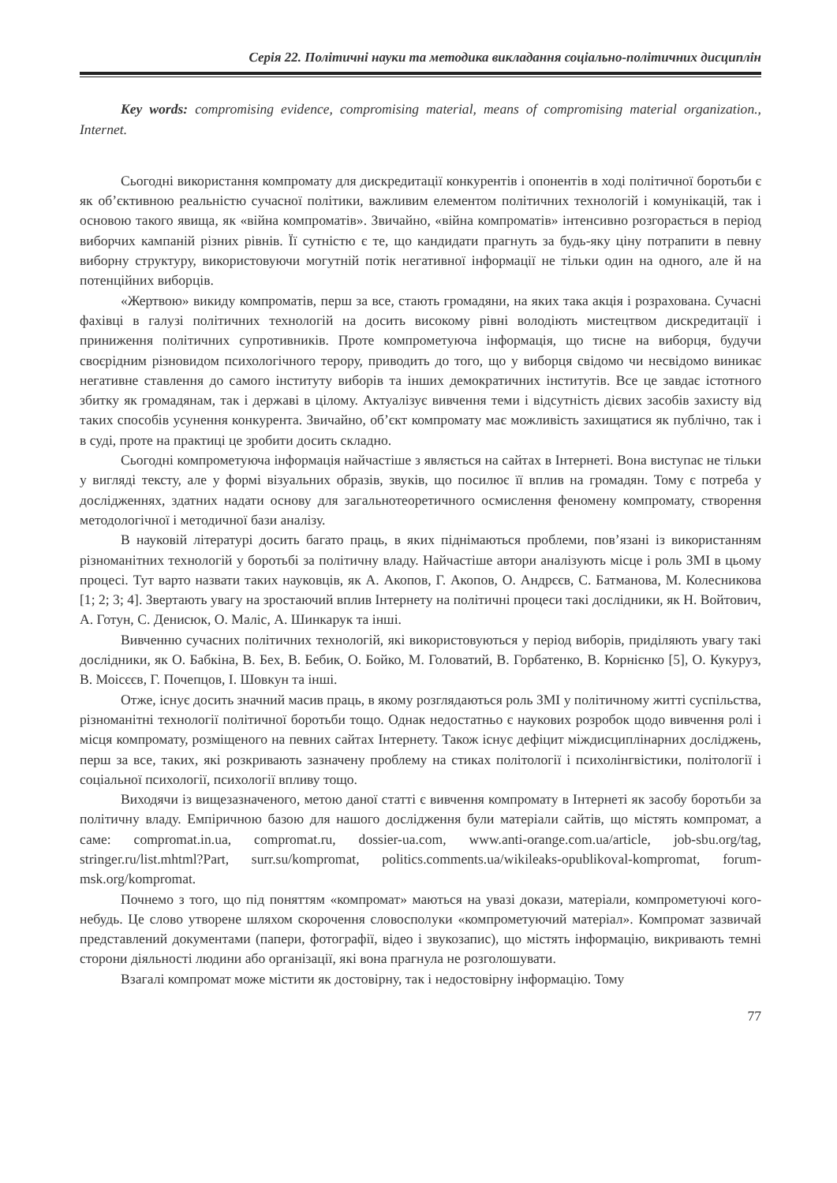Серія 22. Політичні науки та методика викладання соціально-політичних дисциплін
Key words: compromising evidence, compromising material, means of compromising material organization., Internet.
Сьогодні використання компромату для дискредитації конкурентів і опонентів в ході політичної боротьби є як об’єктивною реальністю сучасної політики, важливим елементом політичних технологій і комунікацій, так і основою такого явища, як «війна компроматів». Звичайно, «війна компроматів» інтенсивно розгорається в період виборчих кампаній різних рівнів. Її сутністю є те, що кандидати прагнуть за будь-яку ціну потрапити в певну виборну структуру, використовуючи могутній потік негативної інформації не тільки один на одного, але й на потенційних виборців.
«Жертвою» викиду компроматів, перш за все, стають громадяни, на яких така акція і розрахована. Сучасні фахівці в галузі політичних технологій на досить високому рівні володіють мистецтвом дискредитації і приниження політичних супротивників. Проте компрометуюча інформація, що тисне на виборця, будучи своєрідним різновидом психологічного терору, приводить до того, що у виборця свідомо чи несвідомо виникає негативне ставлення до самого інституту виборів та інших демократичних інститутів. Все це завдає істотного збитку як громадянам, так і державі в цілому. Актуалізує вивчення теми і відсутність дієвих засобів захисту від таких способів усунення конкурента. Звичайно, об’єкт компромату має можливість захищатися як публічно, так і в суді, проте на практиці це зробити досить складно.
Сьогодні компрометуюча інформація найчастіше з являється на сайтах в Інтернеті. Вона виступає не тільки у вигляді тексту, але у формі візуальних образів, звуків, що посилює її вплив на громадян. Тому є потреба у дослідженнях, здатних надати основу для загальнотеоретичного осмислення феномену компромату, створення методологічної і методичної бази аналізу.
В науковій літературі досить багато праць, в яких піднімаються проблеми, пов’язані із використанням різноманітних технологій у боротьбі за політичну владу. Найчастіше автори аналізують місце і роль ЗМІ в цьому процесі. Тут варто назвати таких науковців, як А. Акопов, Г. Акопов, О. Андрєєв, С. Батманова, М. Колесникова [1; 2; 3; 4]. Звертають увагу на зростаючий вплив Інтернету на політичні процеси такі дослідники, як Н. Войтович, А. Готун, С. Денисюк, О. Малiс, А. Шинкарук та інші.
Вивченню сучасних політичних технологій, які використовуються у період виборів, приділяють увагу такі дослідники, як О. Бабкіна, В. Бех, В. Бебик, О. Бойко, М. Головатий, В. Горбатенко, В. Корнієнко [5], О. Кукуруз, В. Моісєєв, Г. Почепцов, І. Шовкун та інші.
Отже, існує досить значний масив праць, в якому розглядаються роль ЗМІ у політичному житті суспільства, різноманітні технології політичної боротьби тощо. Однак недостатньо є наукових розробок щодо вивчення ролі і місця компромату, розміщеного на певних сайтах Інтернету. Також існує дефіцит міждисциплінарних досліджень, перш за все, таких, які розкривають зазначену проблему на стиках політології і психолінгвістики, політології і соціальної психології, психології впливу тощо.
Виходячи із вищезазначеного, метою даної статті є вивчення компромату в Інтернеті як засобу боротьби за політичну владу. Емпіричною базою для нашого дослідження були матеріали сайтів, що містять компромат, а саме: compromat.in.ua, compromat.ru, dossier-ua.com, www.anti-orange.com.ua/article, job-sbu.org/tag, stringer.ru/list.mhtml?Part, surr.su/kompromat, politics.comments.ua/wikileaks-opublikoval-kompromat, forum-msk.org/kompromat.
Почнемо з того, що під поняттям «компромат» маються на увазі докази, матеріали, компрометуючі кого-небудь. Це слово утворене шляхом скорочення словосполуки «компрометуючий матеріал». Компромат зазвичай представлений документами (папери, фотографії, відео і звукозапис), що містять інформацію, викривають темні сторони діяльності людини або організації, які вона прагнула не розголошувати.
Взагалі компромат може містити як достовірну, так і недостовірну інформацію. Тому
77